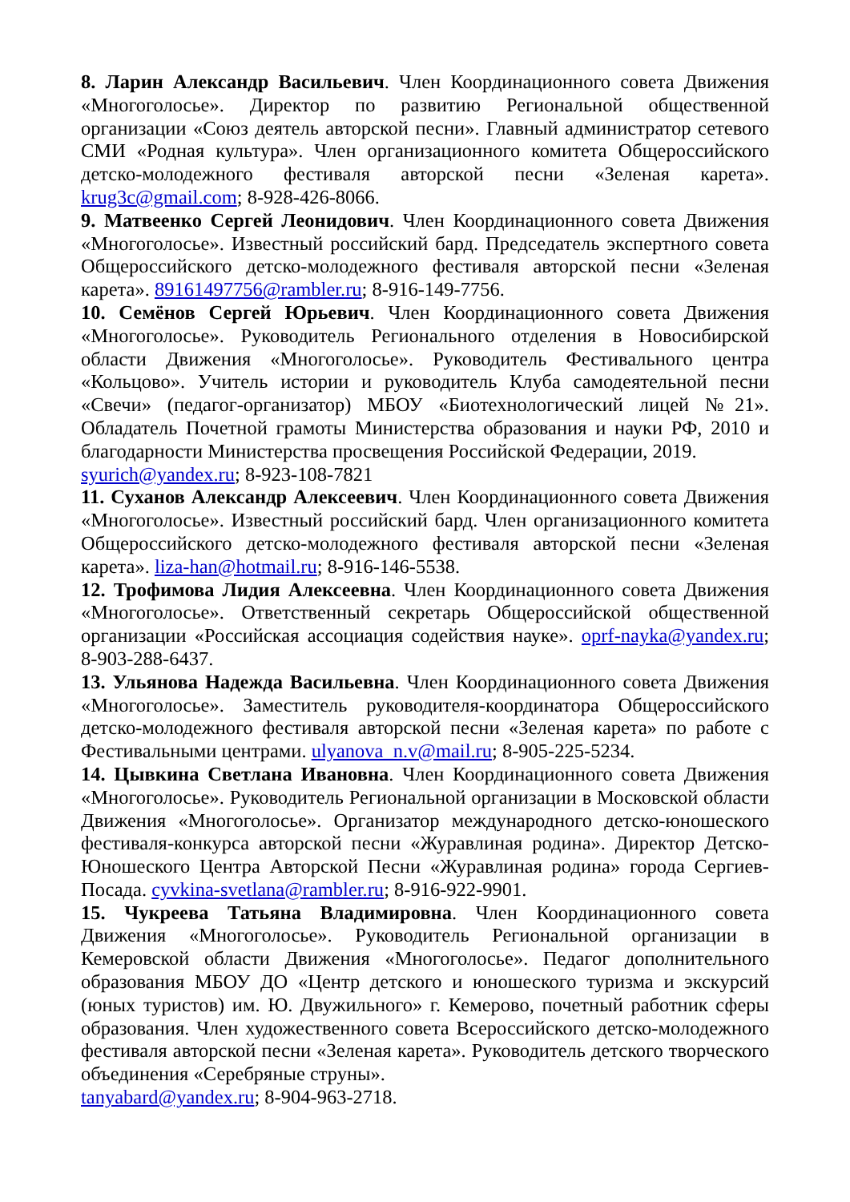8. Ларин Александр Васильевич. Член Координационного совета Движения «Многоголосье». Директор по развитию Региональной общественной организации «Союз деятель авторской песни». Главный администратор сетевого СМИ «Родная культура». Член организационного комитета Общероссийского детско-молодежного фестиваля авторской песни «Зеленая карета». krug3c@gmail.com; 8-928-426-8066.
9. Матвеенко Сергей Леонидович. Член Координационного совета Движения «Многоголосье». Известный российский бард. Председатель экспертного совета Общероссийского детско-молодежного фестиваля авторской песни «Зеленая карета». 89161497756@rambler.ru; 8-916-149-7756.
10. Семёнов Сергей Юрьевич. Член Координационного совета Движения «Многоголосье». Руководитель Регионального отделения в Новосибирской области Движения «Многоголосье». Руководитель Фестивального центра «Кольцово». Учитель истории и руководитель Клуба самодеятельной песни «Свечи» (педагог-организатор) МБОУ «Биотехнологический лицей №21». Обладатель Почетной грамоты Министерства образования и науки РФ, 2010 и благодарности Министерства просвещения Российской Федерации, 2019.
syurich@yandex.ru; 8-923-108-7821
11. Суханов Александр Алексеевич. Член Координационного совета Движения «Многоголосье». Известный российский бард. Член организационного комитета Общероссийского детско-молодежного фестиваля авторской песни «Зеленая карета». liza-han@hotmail.ru; 8-916-146-5538.
12. Трофимова Лидия Алексеевна. Член Координационного совета Движения «Многоголосье». Ответственный секретарь Общероссийской общественной организации «Российская ассоциация содействия науке». oprf-nayka@yandex.ru; 8-903-288-6437.
13. Ульянова Надежда Васильевна. Член Координационного совета Движения «Многоголосье». Заместитель руководителя-координатора Общероссийского детско-молодежного фестиваля авторской песни «Зеленая карета» по работе с Фестивальными центрами. ulyanova_n.v@mail.ru; 8-905-225-5234.
14. Цывкина Светлана Ивановна. Член Координационного совета Движения «Многоголосье». Руководитель Региональной организации в Московской области Движения «Многоголосье». Организатор международного детско-юношеского фестиваля-конкурса авторской песни «Журавлиная родина». Директор Детско-Юношеского Центра Авторской Песни «Журавлиная родина» города Сергиев-Посада. cyvkina-svetlana@rambler.ru; 8-916-922-9901.
15. Чукреева Татьяна Владимировна. Член Координационного совета Движения «Многоголосье». Руководитель Региональной организации в Кемеровской области Движения «Многоголосье». Педагог дополнительного образования МБОУ ДО «Центр детского и юношеского туризма и экскурсий (юных туристов) им. Ю. Двужильного» г. Кемерово, почетный работник сферы образования. Член художественного совета Всероссийского детско-молодежного фестиваля авторской песни «Зеленая карета». Руководитель детского творческого объединения «Серебряные струны».
tanyabard@yandex.ru; 8-904-963-2718.